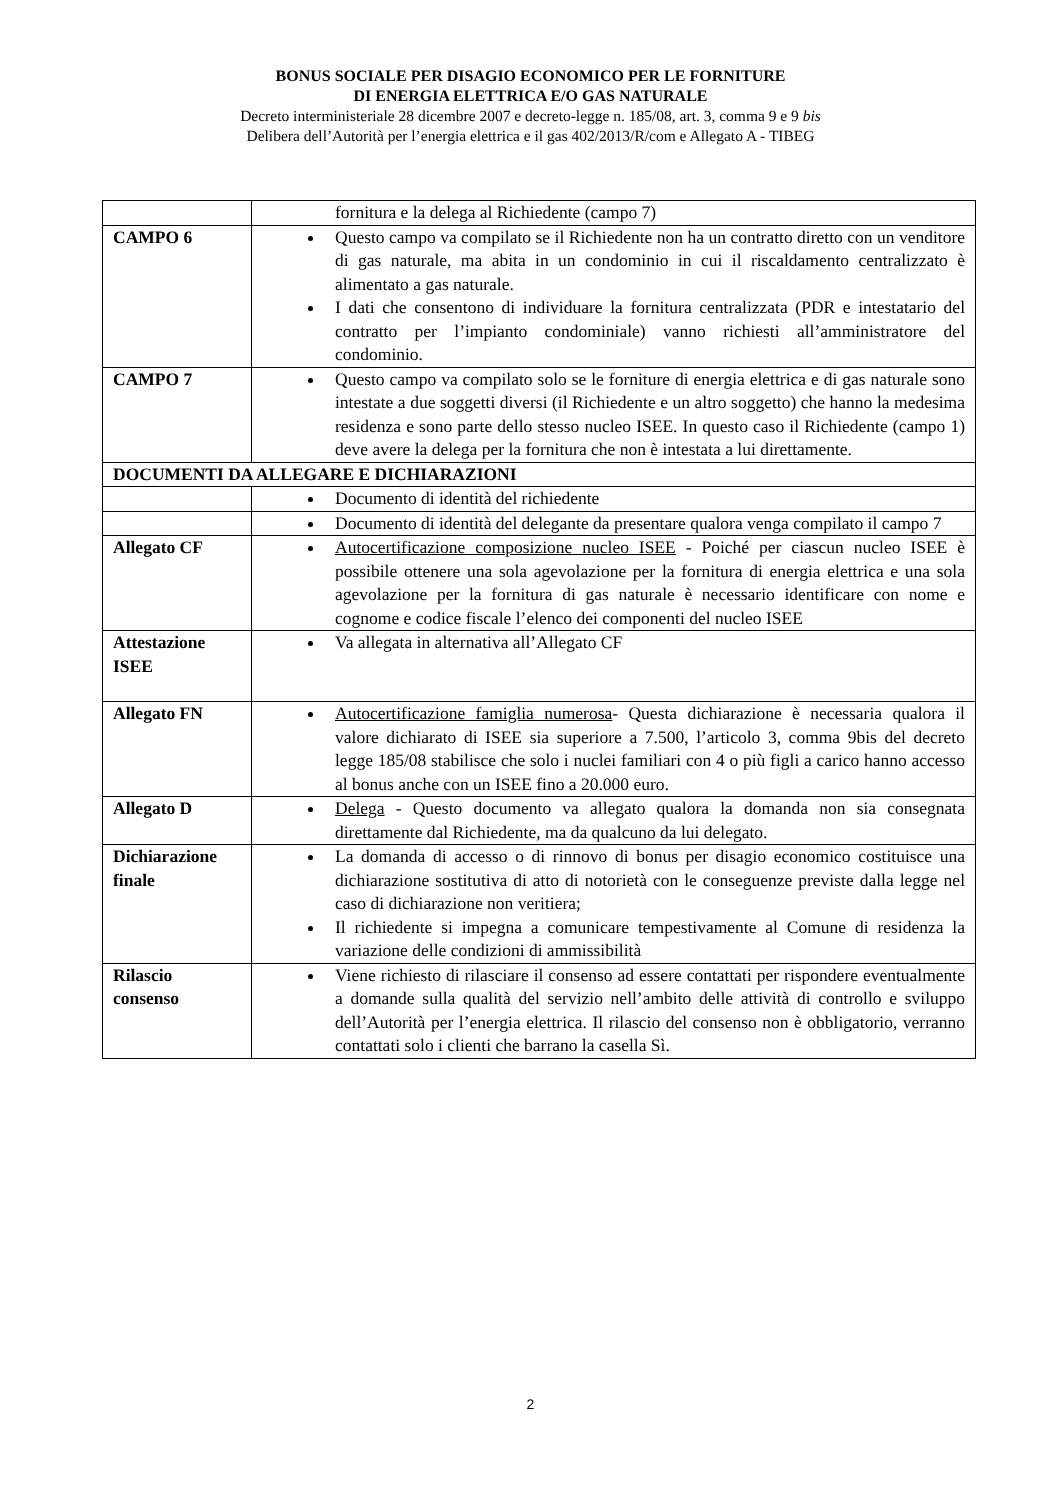BONUS SOCIALE PER DISAGIO ECONOMICO PER LE FORNITURE
DI ENERGIA ELETTRICA E/O GAS NATURALE
Decreto interministeriale 28 dicembre 2007 e decreto-legge n. 185/08, art. 3, comma 9 e 9 bis
Delibera dell’Autorità per l’energia elettrica e il gas 402/2013/R/com e Allegato A - TIBEG
| | fornitura e la delega al Richiedente (campo 7) |
| CAMPO 6 | Questo campo va compilato se il Richiedente non ha un contratto diretto con un venditore di gas naturale, ma abita in un condominio in cui il riscaldamento centralizzato è alimentato a gas naturale. I dati che consentono di individuare la fornitura centralizzata (PDR e intestatario del contratto per l’impianto condominiale) vanno richiesti all’amministratore del condominio. |
| CAMPO 7 | Questo campo va compilato solo se le forniture di energia elettrica e di gas naturale sono intestate a due soggetti diversi (il Richiedente e un altro soggetto) che hanno la medesima residenza e sono parte dello stesso nucleo ISEE. In questo caso il Richiedente (campo 1) deve avere la delega per la fornitura che non è intestata a lui direttamente. |
| DOCUMENTI DA ALLEGARE E DICHIARAZIONI | |
| | Documento di identità del richiedente |
| | Documento di identità del delegante da presentare qualora venga compilato il campo 7 |
| Allegato CF | Autocertificazione composizione nucleo ISEE - Poiché per ciascun nucleo ISEE è possibile ottenere una sola agevolazione per la fornitura di energia elettrica e una sola agevolazione per la fornitura di gas naturale è necessario identificare con nome e cognome e codice fiscale l’elenco dei componenti del nucleo ISEE |
| Attestazione ISEE | Va allegata in alternativa all’Allegato CF |
| Allegato FN | Autocertificazione famiglia numerosa - Questa dichiarazione è necessaria qualora il valore dichiarato di ISEE sia superiore a 7.500, l’articolo 3, comma 9bis del decreto legge 185/08 stabilisce che solo i nuclei familiari con 4 o più figli a carico hanno accesso al bonus anche con un ISEE fino a 20.000 euro. |
| Allegato D | Delega - Questo documento va allegato qualora la domanda non sia consegnata direttamente dal Richiedente, ma da qualcuno da lui delegato. |
| Dichiarazione finale | La domanda di accesso o di rinnovo di bonus per disagio economico costituisce una dichiarazione sostitutiva di atto di notorietà con le conseguenze previste dalla legge nel caso di dichiarazione non veritiera; Il richiedente si impegna a comunicare tempestivamente al Comune di residenza la variazione delle condizioni di ammissibilità |
| Rilascio consenso | Viene richiesto di rilasciare il consenso ad essere contattati per rispondere eventualmente a domande sulla qualità del servizio nell’ambito delle attività di controllo e sviluppo dell’Autorità per l’energia elettrica. Il rilascio del consenso non è obbligatorio, verranno contattati solo i clienti che barrano la casella Sì. |
2